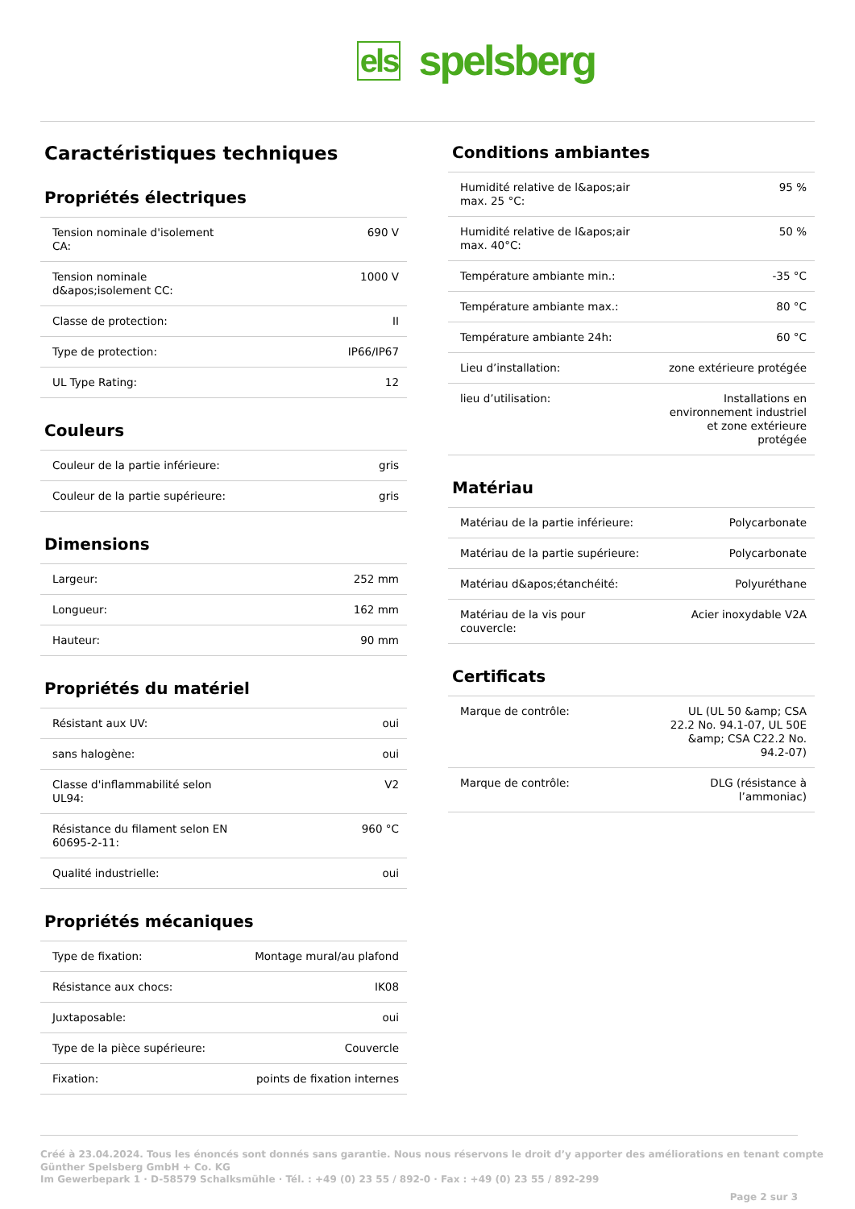els spelsberg
Caractéristiques techniques
Propriétés électriques
| Tension nominale d'isolement CA: | 690 V |
| Tension nominale d&apos;isolement CC: | 1000 V |
| Classe de protection: | II |
| Type de protection: | IP66/IP67 |
| UL Type Rating: | 12 |
Couleurs
| Couleur de la partie inférieure: | gris |
| Couleur de la partie supérieure: | gris |
Dimensions
| Largeur: | 252 mm |
| Longueur: | 162 mm |
| Hauteur: | 90 mm |
Propriétés du matériel
| Résistant aux UV: | oui |
| sans halogène: | oui |
| Classe d'inflammabilité selon UL94: | V2 |
| Résistance du filament selon EN 60695-2-11: | 960 °C |
| Qualité industrielle: | oui |
Propriétés mécaniques
| Type de fixation: | Montage mural/au plafond |
| Résistance aux chocs: | IK08 |
| Juxtaposable: | oui |
| Type de la pièce supérieure: | Couvercle |
| Fixation: | points de fixation internes |
Conditions ambiantes
| Humidité relative de l&apos;air max. 25 °C: | 95 % |
| Humidité relative de l&apos;air max. 40°C: | 50 % |
| Température ambiante min.: | -35 °C |
| Température ambiante max.: | 80 °C |
| Température ambiante 24h: | 60 °C |
| Lieu d’installation: | zone extérieure protégée |
| lieu d’utilisation: | Installations en environnement industriel et zone extérieure protégée |
Matériau
| Matériau de la partie inférieure: | Polycarbonate |
| Matériau de la partie supérieure: | Polycarbonate |
| Matériau d&apos;étanchéité: | Polyuréthane |
| Matériau de la vis pour couvercle: | Acier inoxydable V2A |
Certificats
| Marque de contrôle: | UL (UL 50 &amp; CSA 22.2 No. 94.1-07, UL 50E &amp; CSA C22.2 No. 94.2-07) |
| Marque de contrôle: | DLG (résistance à l’ammoniac) |
Créé à 23.04.2024. Tous les énoncés sont donnés sans garantie. Nous nous réservons le droit d’y apporter des améliorations en tenant compte
Günther Spelsberg GmbH + Co. KG
Im Gewerbepark 1 · D-58579 Schalksmühle · Tél. : +49 (0) 23 55 / 892-0 · Fax : +49 (0) 23 55 / 892-299
Page 2 sur 3